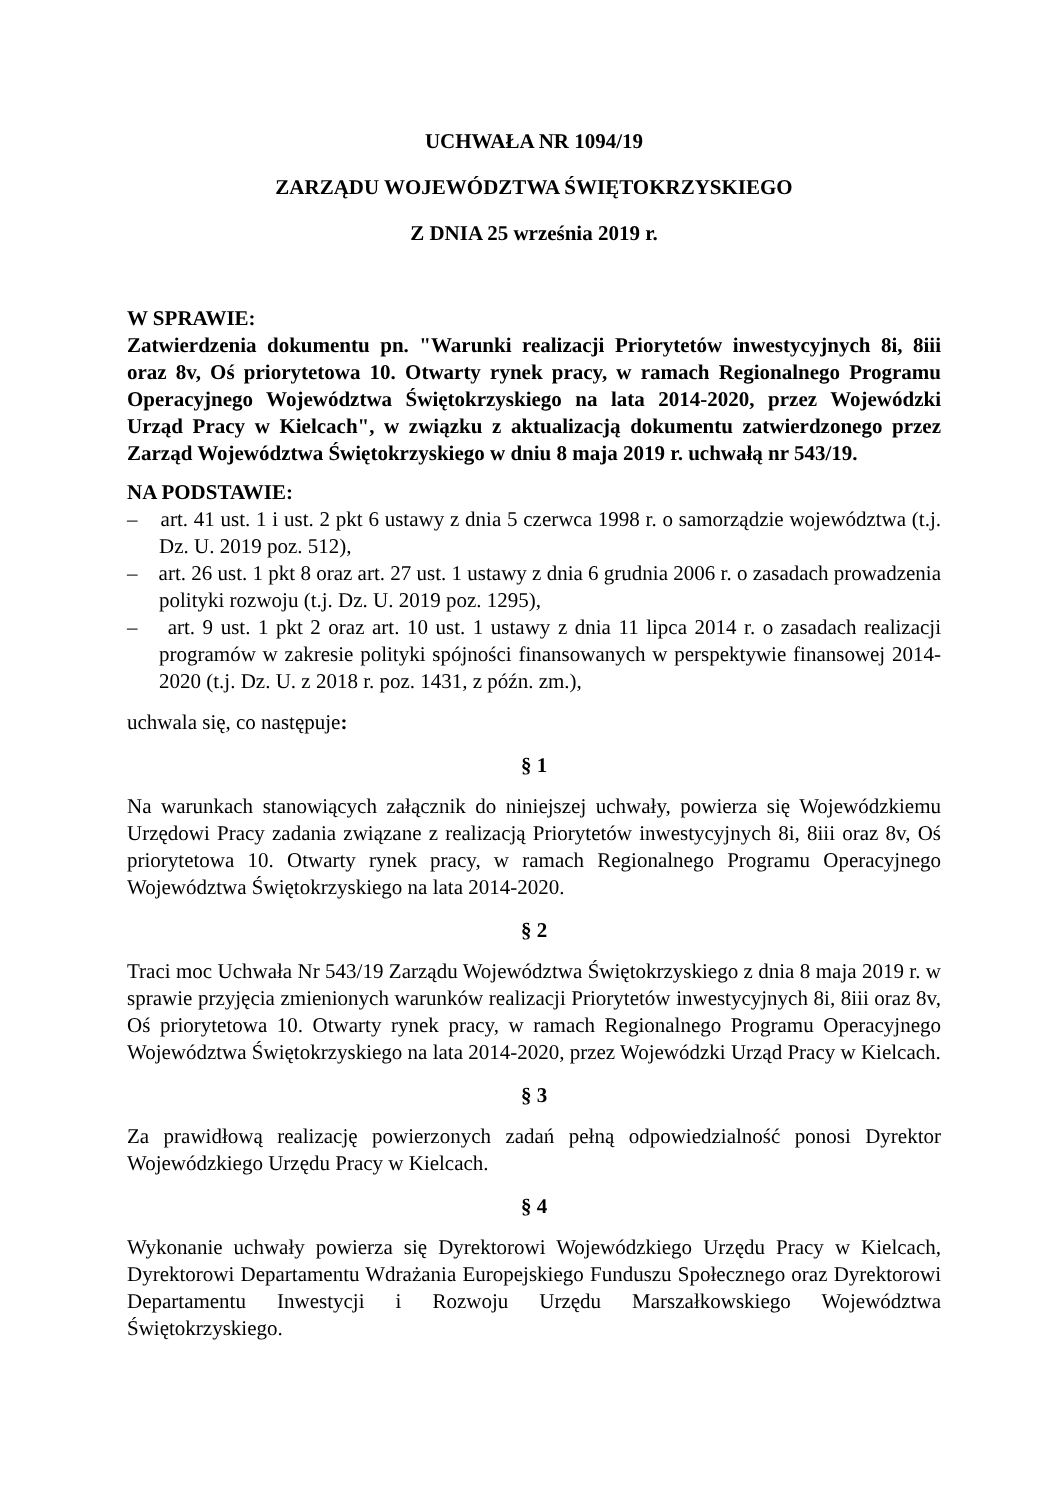UCHWAŁA NR 1094/19
ZARZĄDU WOJEWÓDZTWA ŚWIĘTOKRZYSKIEGO
Z DNIA 25 września 2019 r.
W SPRAWIE:
Zatwierdzenia dokumentu pn. "Warunki realizacji Priorytetów inwestycyjnych 8i, 8iii oraz 8v, Oś priorytetowa 10. Otwarty rynek pracy, w ramach Regionalnego Programu Operacyjnego Województwa Świętokrzyskiego na lata 2014-2020, przez Wojewódzki Urząd Pracy w Kielcach", w związku z aktualizacją dokumentu zatwierdzonego przez Zarząd Województwa Świętokrzyskiego w dniu 8 maja 2019 r. uchwałą nr 543/19.
NA PODSTAWIE:
– art. 41 ust. 1 i ust. 2 pkt 6 ustawy z dnia 5 czerwca 1998 r. o samorządzie województwa (t.j. Dz. U. 2019 poz. 512),
– art. 26 ust. 1 pkt 8 oraz art. 27 ust. 1 ustawy z dnia 6 grudnia 2006 r. o zasadach prowadzenia polityki rozwoju (t.j. Dz. U. 2019 poz. 1295),
– art. 9 ust. 1 pkt 2 oraz art. 10 ust. 1 ustawy z dnia 11 lipca 2014 r. o zasadach realizacji programów w zakresie polityki spójności finansowanych w perspektywie finansowej 2014-2020 (t.j. Dz. U. z 2018 r. poz. 1431, z późn. zm.),
uchwala się, co następuje:
§ 1
Na warunkach stanowiących załącznik do niniejszej uchwały, powierza się Wojewódzkiemu Urzędowi Pracy zadania związane z realizacją Priorytetów inwestycyjnych 8i, 8iii oraz 8v, Oś priorytetowa 10. Otwarty rynek pracy, w ramach Regionalnego Programu Operacyjnego Województwa Świętokrzyskiego na lata 2014-2020.
§ 2
Traci moc Uchwała Nr 543/19 Zarządu Województwa Świętokrzyskiego z dnia 8 maja 2019 r. w sprawie przyjęcia zmienionych warunków realizacji Priorytetów inwestycyjnych 8i, 8iii oraz 8v, Oś priorytetowa 10. Otwarty rynek pracy, w ramach Regionalnego Programu Operacyjnego Województwa Świętokrzyskiego na lata 2014-2020, przez Wojewódzki Urząd Pracy w Kielcach.
§ 3
Za prawidłową realizację powierzonych zadań pełną odpowiedzialność ponosi Dyrektor Wojewódzkiego Urzędu Pracy w Kielcach.
§ 4
Wykonanie uchwały powierza się Dyrektorowi Wojewódzkiego Urzędu Pracy w Kielcach, Dyrektorowi Departamentu Wdrażania Europejskiego Funduszu Społecznego oraz Dyrektorowi Departamentu Inwestycji i Rozwoju Urzędu Marszałkowskiego Województwa Świętokrzyskiego.